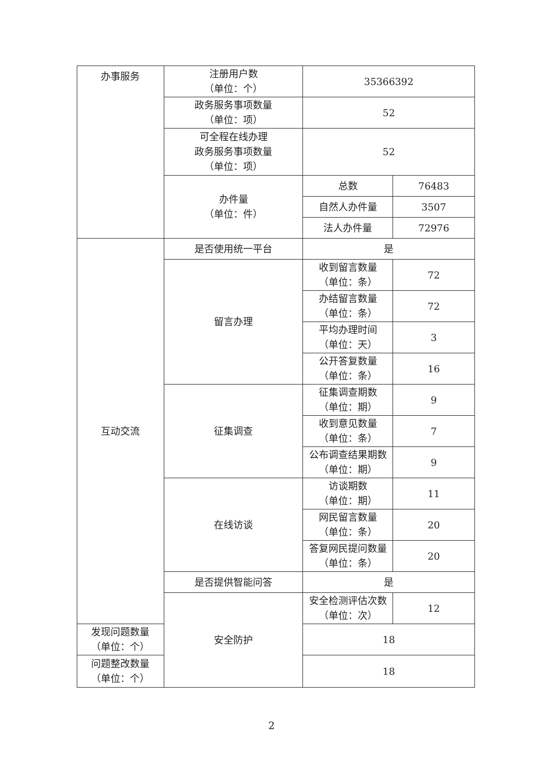| 办事服务 | 注册用户数 （单位：个） | 35366392 | |
| | 政务服务事项数量 （单位：项） | 52 | |
| | 可全程在线办理 政务服务事项数量 （单位：项） | 52 | |
| | 办件量 （单位：件） | 总数 | 76483 |
| | | 自然人办件量 | 3507 |
| | | 法人办件量 | 72976 |
| 互动交流 | 是否使用统一平台 | 是 | |
| | 留言办理 | 收到留言数量 （单位：条） | 72 |
| | | 办结留言数量 （单位：条） | 72 |
| | | 平均办理时间 （单位：天） | 3 |
| | | 公开答复数量 （单位：条） | 16 |
| | 征集调查 | 征集调查期数 （单位：期） | 9 |
| | | 收到意见数量 （单位：条） | 7 |
| | | 公布调查结果期数 （单位：期） | 9 |
| | 在线访谈 | 访谈期数 （单位：期） | 11 |
| | | 网民留言数量 （单位：条） | 20 |
| | | 答复网民提问数量 （单位：条） | 20 |
| | 是否提供智能问答 | 是 | |
| | 安全防护 | 安全检测评估次数 （单位：次） | 12 |
| 发现问题数量 （单位：个） | | 18 | |
| 问题整改数量 （单位：个） | | 18 | |
2